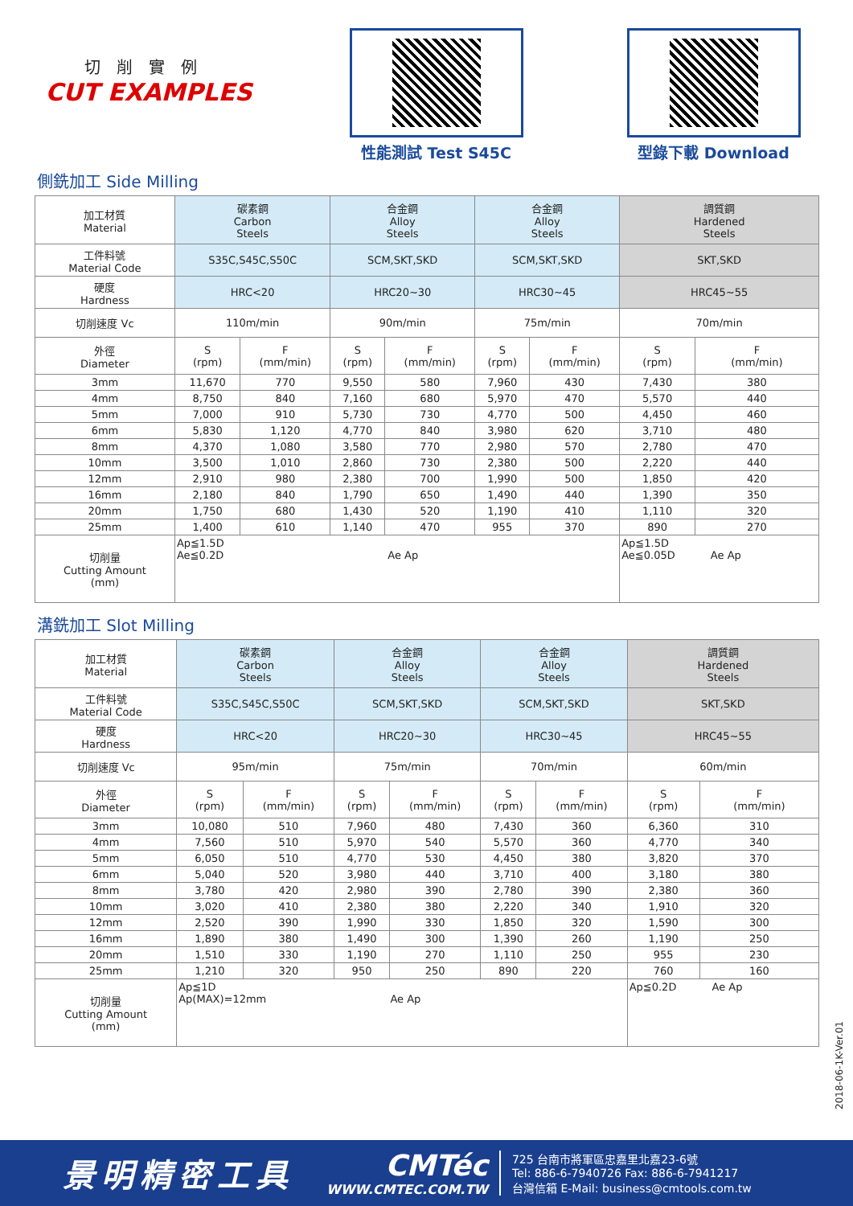切削實例
CUT EXAMPLES
性能測試 Test S45C 型錄下載 Download
側銑加工 Side Milling
| 加工材質 Material | 碳素鋼 Carbon Steels | | 合金鋼 Alloy Steels | | 合金鋼 Alloy Steels | | 調質鋼 Hardened Steels | |
| --- | --- | --- | --- | --- | --- | --- | --- | --- |
| 工件料號 Material Code | S35C,S45C,S50C | | SCM,SKT,SKD | | SCM,SKT,SKD | | SKT,SKD | |
| 硬度 Hardness | HRC<20 | | HRC20~30 | | HRC30~45 | | HRC45~55 | |
| 切削速度 Vc | 110m/min | | 90m/min | | 75m/min | | 70m/min | |
| 外徑 Diameter | S (rpm) | F (mm/min) | S (rpm) | F (mm/min) | S (rpm) | F (mm/min) | S (rpm) | F (mm/min) |
| 3mm | 11,670 | 770 | 9,550 | 580 | 7,960 | 430 | 7,430 | 380 |
| 4mm | 8,750 | 840 | 7,160 | 680 | 5,970 | 470 | 5,570 | 440 |
| 5mm | 7,000 | 910 | 5,730 | 730 | 4,770 | 500 | 4,450 | 460 |
| 6mm | 5,830 | 1,120 | 4,770 | 840 | 3,980 | 620 | 3,710 | 480 |
| 8mm | 4,370 | 1,080 | 3,580 | 770 | 2,980 | 570 | 2,780 | 470 |
| 10mm | 3,500 | 1,010 | 2,860 | 730 | 2,380 | 500 | 2,220 | 440 |
| 12mm | 2,910 | 980 | 2,380 | 700 | 1,990 | 500 | 1,850 | 420 |
| 16mm | 2,180 | 840 | 1,790 | 650 | 1,490 | 440 | 1,390 | 350 |
| 20mm | 1,750 | 680 | 1,430 | 520 | 1,190 | 410 | 1,110 | 320 |
| 25mm | 1,400 | 610 | 1,140 | 470 | 955 | 370 | 890 | 270 |
| 切削量 Cutting Amount (mm) | Ap≦1.5D Ae≦0.2D Ae Ap | | | | | | Ap≦1.5D Ae≦0.05D Ae Ap | |
溝銑加工 Slot Milling
| 加工材質 Material | 碳素鋼 Carbon Steels | | 合金鋼 Alloy Steels | | 合金鋼 Alloy Steels | | 調質鋼 Hardened Steels | |
| --- | --- | --- | --- | --- | --- | --- | --- | --- |
| 工件料號 Material Code | S35C,S45C,S50C | | SCM,SKT,SKD | | SCM,SKT,SKD | | SKT,SKD | |
| 硬度 Hardness | HRC<20 | | HRC20~30 | | HRC30~45 | | HRC45~55 | |
| 切削速度 Vc | 95m/min | | 75m/min | | 70m/min | | 60m/min | |
| 外徑 Diameter | S (rpm) | F (mm/min) | S (rpm) | F (mm/min) | S (rpm) | F (mm/min) | S (rpm) | F (mm/min) |
| 3mm | 10,080 | 510 | 7,960 | 480 | 7,430 | 360 | 6,360 | 310 |
| 4mm | 7,560 | 510 | 5,970 | 540 | 5,570 | 360 | 4,770 | 340 |
| 5mm | 6,050 | 510 | 4,770 | 530 | 4,450 | 380 | 3,820 | 370 |
| 6mm | 5,040 | 520 | 3,980 | 440 | 3,710 | 400 | 3,180 | 380 |
| 8mm | 3,780 | 420 | 2,980 | 390 | 2,780 | 390 | 2,380 | 360 |
| 10mm | 3,020 | 410 | 2,380 | 380 | 2,220 | 340 | 1,910 | 320 |
| 12mm | 2,520 | 390 | 1,990 | 330 | 1,850 | 320 | 1,590 | 300 |
| 16mm | 1,890 | 380 | 1,490 | 300 | 1,390 | 260 | 1,190 | 250 |
| 20mm | 1,510 | 330 | 1,190 | 270 | 1,110 | 250 | 955 | 230 |
| 25mm | 1,210 | 320 | 950 | 250 | 890 | 220 | 760 | 160 |
| 切削量 Cutting Amount (mm) | Ap≦1D Ap(MAX)=12mm Ae Ap | | | | | | Ap≦0.2D Ae Ap | |
2018-06-1K-Ver.01
景明精密工具
CMTéc
WWW.CMTEC.COM.TW
725 台南市將軍區忠嘉里北嘉23-6號
Tel: 886-6-7940726 Fax: 886-6-7941217
台灣信箱 E-Mail: business@cmtools.com.tw